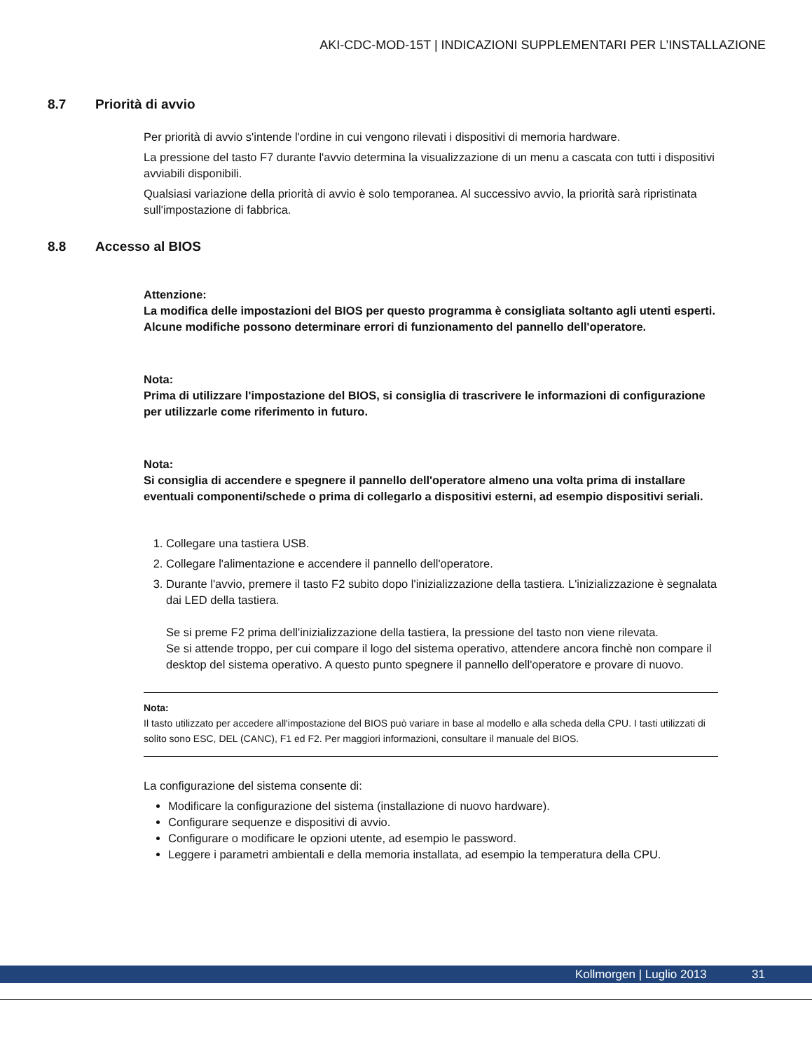AKI-CDC-MOD-15T | INDICAZIONI SUPPLEMENTARI PER L’INSTALLAZIONE
8.7 Priorità di avvio
Per priorità di avvio s'intende l'ordine in cui vengono rilevati i dispositivi di memoria hardware.
La pressione del tasto F7 durante l'avvio determina la visualizzazione di un menu a cascata con tutti i dispositivi avviabili disponibili.
Qualsiasi variazione della priorità di avvio è solo temporanea. Al successivo avvio, la priorità sarà ripristinata sull'impostazione di fabbrica.
8.8 Accesso al BIOS
Attenzione:
La modifica delle impostazioni del BIOS per questo programma è consigliata soltanto agli utenti esperti. Alcune modifiche possono determinare errori di funzionamento del pannello dell'operatore.
Nota:
Prima di utilizzare l'impostazione del BIOS, si consiglia di trascrivere le informazioni di configurazione per utilizzarle come riferimento in futuro.
Nota:
Si consiglia di accendere e spegnere il pannello dell'operatore almeno una volta prima di installare eventuali componenti/schede o prima di collegarlo a dispositivi esterni, ad esempio dispositivi seriali.
1. Collegare una tastiera USB.
2. Collegare l'alimentazione e accendere il pannello dell'operatore.
3. Durante l'avvio, premere il tasto F2 subito dopo l'inizializzazione della tastiera. L'inizializzazione è segnalata dai LED della tastiera.
Se si preme F2 prima dell'inizializzazione della tastiera, la pressione del tasto non viene rilevata.
Se si attende troppo, per cui compare il logo del sistema operativo, attendere ancora finchè non compare il desktop del sistema operativo. A questo punto spegnere il pannello dell'operatore e provare di nuovo.
Nota:
Il tasto utilizzato per accedere all'impostazione del BIOS può variare in base al modello e alla scheda della CPU. I tasti utilizzati di solito sono ESC, DEL (CANC), F1 ed F2. Per maggiori informazioni, consultare il manuale del BIOS.
La configurazione del sistema consente di:
Modificare la configurazione del sistema (installazione di nuovo hardware).
Configurare sequenze e dispositivi di avvio.
Configurare o modificare le opzioni utente, ad esempio le password.
Leggere i parametri ambientali e della memoria installata, ad esempio la temperatura della CPU.
Kollmorgen | Luglio 2013 31